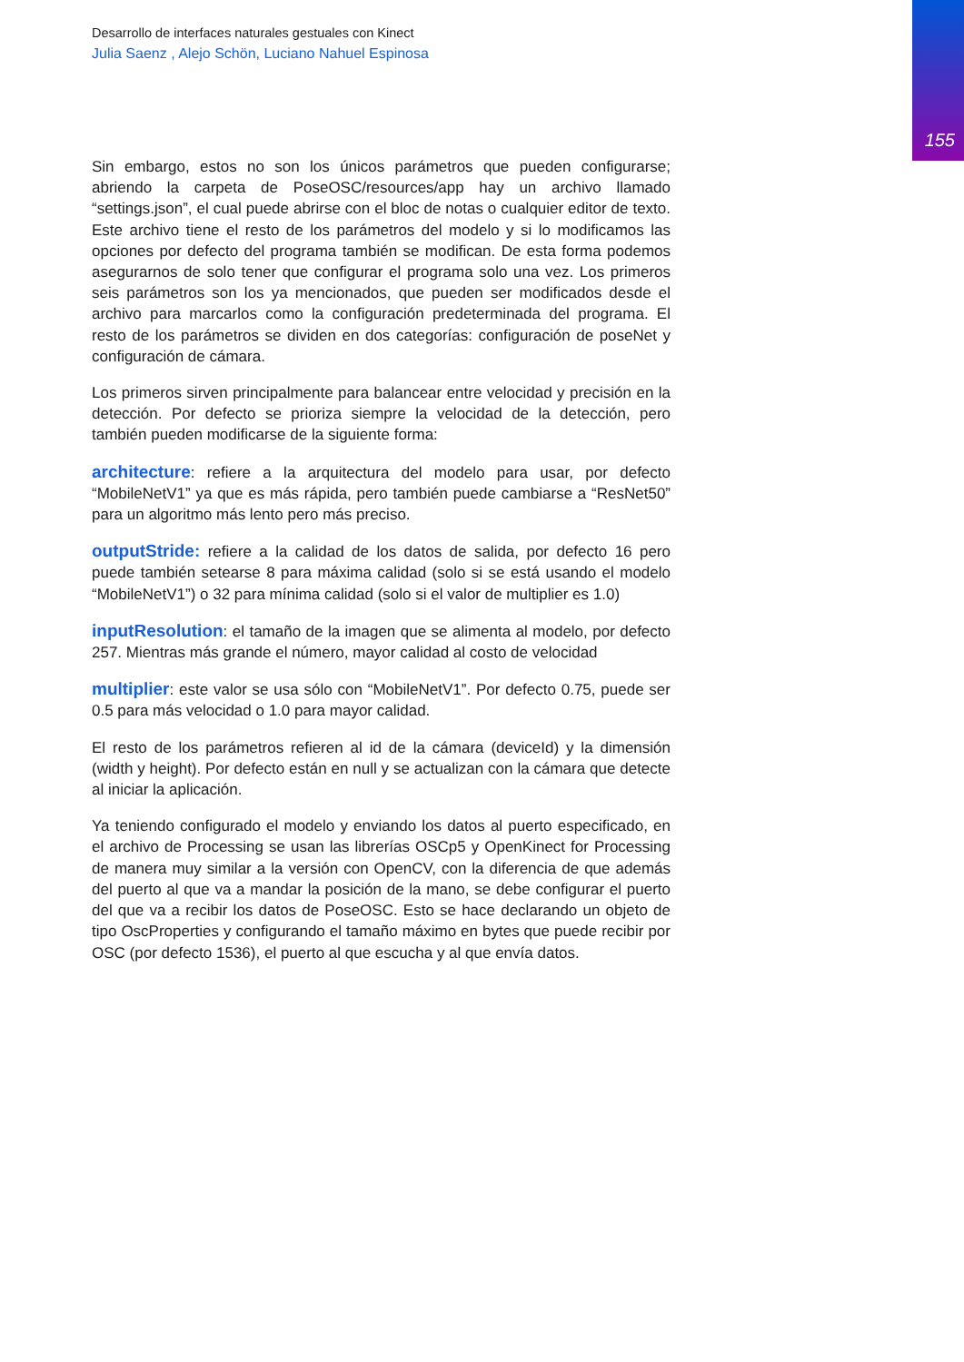155
Desarrollo de interfaces naturales gestuales con Kinect
Julia Saenz , Alejo Schön, Luciano Nahuel Espinosa
Sin embargo, estos no son los únicos parámetros que pueden configurarse; abriendo la carpeta de PoseOSC/resources/app hay un archivo llamado “settings.json”, el cual puede abrirse con el bloc de notas o cualquier editor de texto. Este archivo tiene el resto de los parámetros del modelo y si lo modificamos las opciones por defecto del programa también se modifican. De esta forma podemos asegurarnos de solo tener que configurar el programa solo una vez. Los primeros seis parámetros son los ya mencionados, que pueden ser modificados desde el archivo para marcarlos como la configuración predeterminada del programa. El resto de los parámetros se dividen en dos categorías: configuración de poseNet y configuración de cámara.
Los primeros sirven principalmente para balancear entre velocidad y precisión en la detección. Por defecto se prioriza siempre la velocidad de la detección, pero también pueden modificarse de la siguiente forma:
architecture: refiere a la arquitectura del modelo para usar, por defecto “MobileNetV1” ya que es más rápida, pero también puede cambiarse a “ResNet50” para un algoritmo más lento pero más preciso.
outputStride: refiere a la calidad de los datos de salida, por defecto 16 pero puede también setearse 8 para máxima calidad (solo si se está usando el modelo “MobileNetV1”) o 32 para mínima calidad (solo si el valor de multiplier es 1.0)
inputResolution: el tamaño de la imagen que se alimenta al modelo, por defecto 257. Mientras más grande el número, mayor calidad al costo de velocidad
multiplier: este valor se usa sólo con “MobileNetV1”. Por defecto 0.75, puede ser 0.5 para más velocidad o 1.0 para mayor calidad.
El resto de los parámetros refieren al id de la cámara (deviceId) y la dimensión (width y height). Por defecto están en null y se actualizan con la cámara que detecte al iniciar la aplicación.
Ya teniendo configurado el modelo y enviando los datos al puerto especificado, en el archivo de Processing se usan las librerías OSCp5 y OpenKinect for Processing de manera muy similar a la versión con OpenCV, con la diferencia de que además del puerto al que va a mandar la posición de la mano, se debe configurar el puerto del que va a recibir los datos de PoseOSC. Esto se hace declarando un objeto de tipo OscProperties y configurando el tamaño máximo en bytes que puede recibir por OSC (por defecto 1536), el puerto al que escucha y al que envía datos.